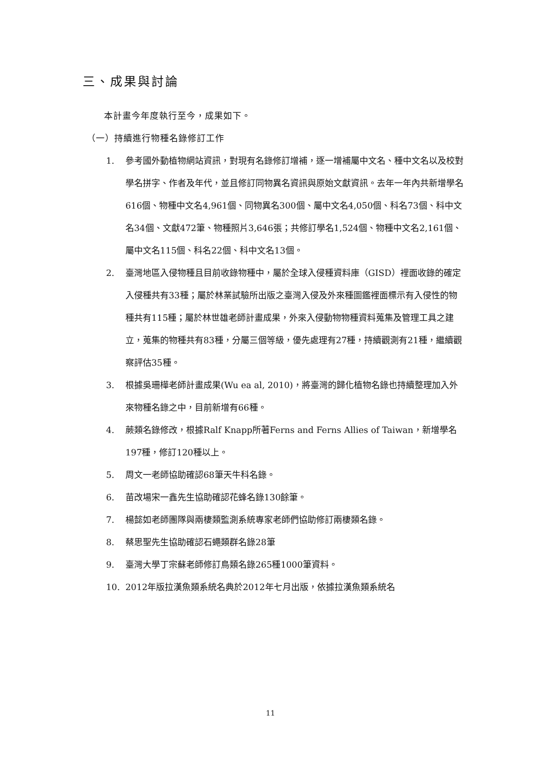三、成果與討論
本計畫今年度執行至今，成果如下。
（一）持續進行物種名錄修訂工作
1. 參考國外動植物網站資訊，對現有名錄修訂增補，逐一增補屬中文名、種中文名以及校對學名拼字、作者及年代，並且修訂同物異名資訊與原始文獻資訊。去年一年內共新增學名616個、物種中文名4,961個、同物異名300個、屬中文名4,050個、科名73個、科中文名34個、文獻472筆、物種照片3,646張；共修訂學名1,524個、物種中文名2,161個、屬中文名115個、科名22個、科中文名13個。
2. 臺灣地區入侵物種且目前收錄物種中，屬於全球入侵種資料庫（GISD）裡面收錄的確定入侵種共有33種；屬於林業試驗所出版之臺灣入侵及外來種圖鑑裡面標示有入侵性的物種共有115種；屬於林世雄老師計畫成果，外來入侵動物物種資料蒐集及管理工具之建立，蒐集的物種共有83種，分屬三個等級，優先處理有27種，持續觀測有21種，繼續觀察評估35種。
3. 根據吳珊樺老師計畫成果(Wu ea al, 2010)，將臺灣的歸化植物名錄也持續整理加入外來物種名錄之中，目前新增有66種。
4. 蕨類名錄修改，根據Ralf Knapp所著Ferns and Ferns Allies of Taiwan，新增學名197種，修訂120種以上。
5. 周文一老師協助確認68筆天牛科名錄。
6. 苗改場宋一鑫先生協助確認花蜂名錄130餘筆。
7. 楊懿如老師團隊與兩棲類監測系統專家老師們協助修訂兩棲類名錄。
8. 蔡思聖先生協助確認石蠅類群名錄28筆
9. 臺灣大學丁宗蘇老師修訂鳥類名錄265種1000筆資料。
10. 2012年版拉漢魚類系統名典於2012年七月出版，依據拉漢魚類系統名
11